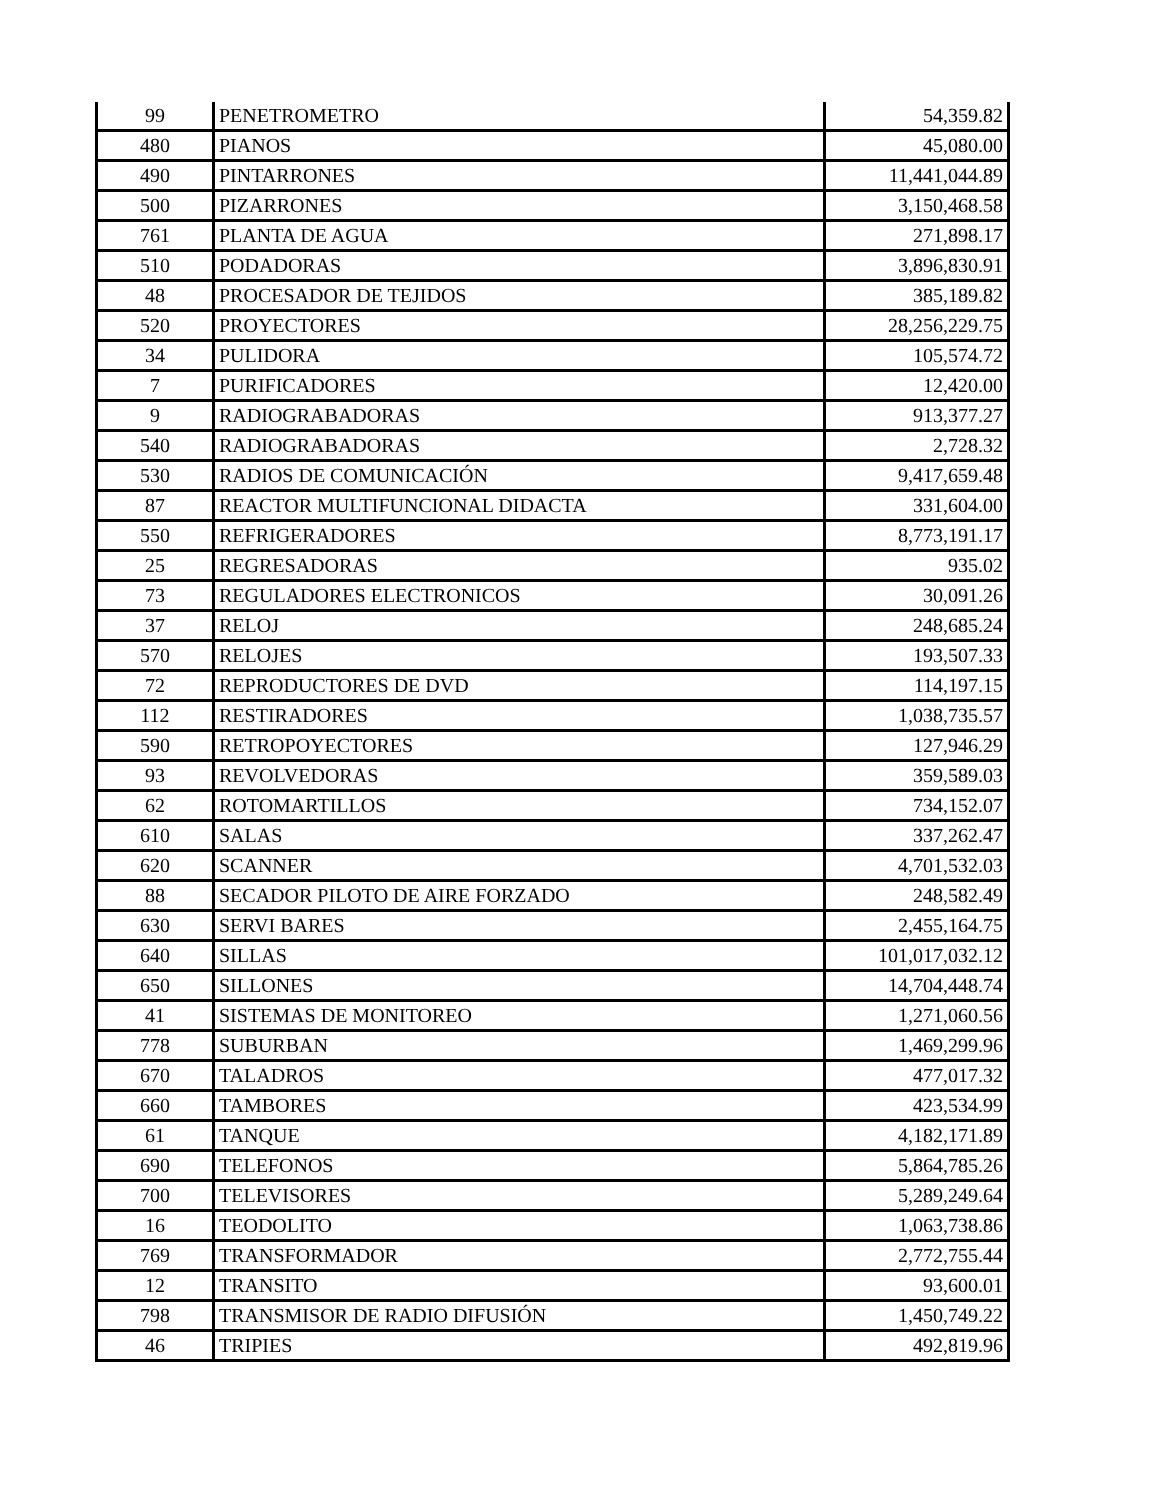| 99 | PENETROMETRO | 54,359.82 |
| 480 | PIANOS | 45,080.00 |
| 490 | PINTARRONES | 11,441,044.89 |
| 500 | PIZARRONES | 3,150,468.58 |
| 761 | PLANTA DE AGUA | 271,898.17 |
| 510 | PODADORAS | 3,896,830.91 |
| 48 | PROCESADOR DE TEJIDOS | 385,189.82 |
| 520 | PROYECTORES | 28,256,229.75 |
| 34 | PULIDORA | 105,574.72 |
| 7 | PURIFICADORES | 12,420.00 |
| 9 | RADIOGRABADORAS | 913,377.27 |
| 540 | RADIOGRABADORAS | 2,728.32 |
| 530 | RADIOS DE COMUNICACIÓN | 9,417,659.48 |
| 87 | REACTOR MULTIFUNCIONAL DIDACTA | 331,604.00 |
| 550 | REFRIGERADORES | 8,773,191.17 |
| 25 | REGRESADORAS | 935.02 |
| 73 | REGULADORES ELECTRONICOS | 30,091.26 |
| 37 | RELOJ | 248,685.24 |
| 570 | RELOJES | 193,507.33 |
| 72 | REPRODUCTORES DE DVD | 114,197.15 |
| 112 | RESTIRADORES | 1,038,735.57 |
| 590 | RETROPOYECTORES | 127,946.29 |
| 93 | REVOLVEDORAS | 359,589.03 |
| 62 | ROTOMARTILLOS | 734,152.07 |
| 610 | SALAS | 337,262.47 |
| 620 | SCANNER | 4,701,532.03 |
| 88 | SECADOR PILOTO DE AIRE FORZADO | 248,582.49 |
| 630 | SERVI BARES | 2,455,164.75 |
| 640 | SILLAS | 101,017,032.12 |
| 650 | SILLONES | 14,704,448.74 |
| 41 | SISTEMAS DE MONITOREO | 1,271,060.56 |
| 778 | SUBURBAN | 1,469,299.96 |
| 670 | TALADROS | 477,017.32 |
| 660 | TAMBORES | 423,534.99 |
| 61 | TANQUE | 4,182,171.89 |
| 690 | TELEFONOS | 5,864,785.26 |
| 700 | TELEVISORES | 5,289,249.64 |
| 16 | TEODOLITO | 1,063,738.86 |
| 769 | TRANSFORMADOR | 2,772,755.44 |
| 12 | TRANSITO | 93,600.01 |
| 798 | TRANSMISOR DE RADIO DIFUSIÓN | 1,450,749.22 |
| 46 | TRIPIES | 492,819.96 |